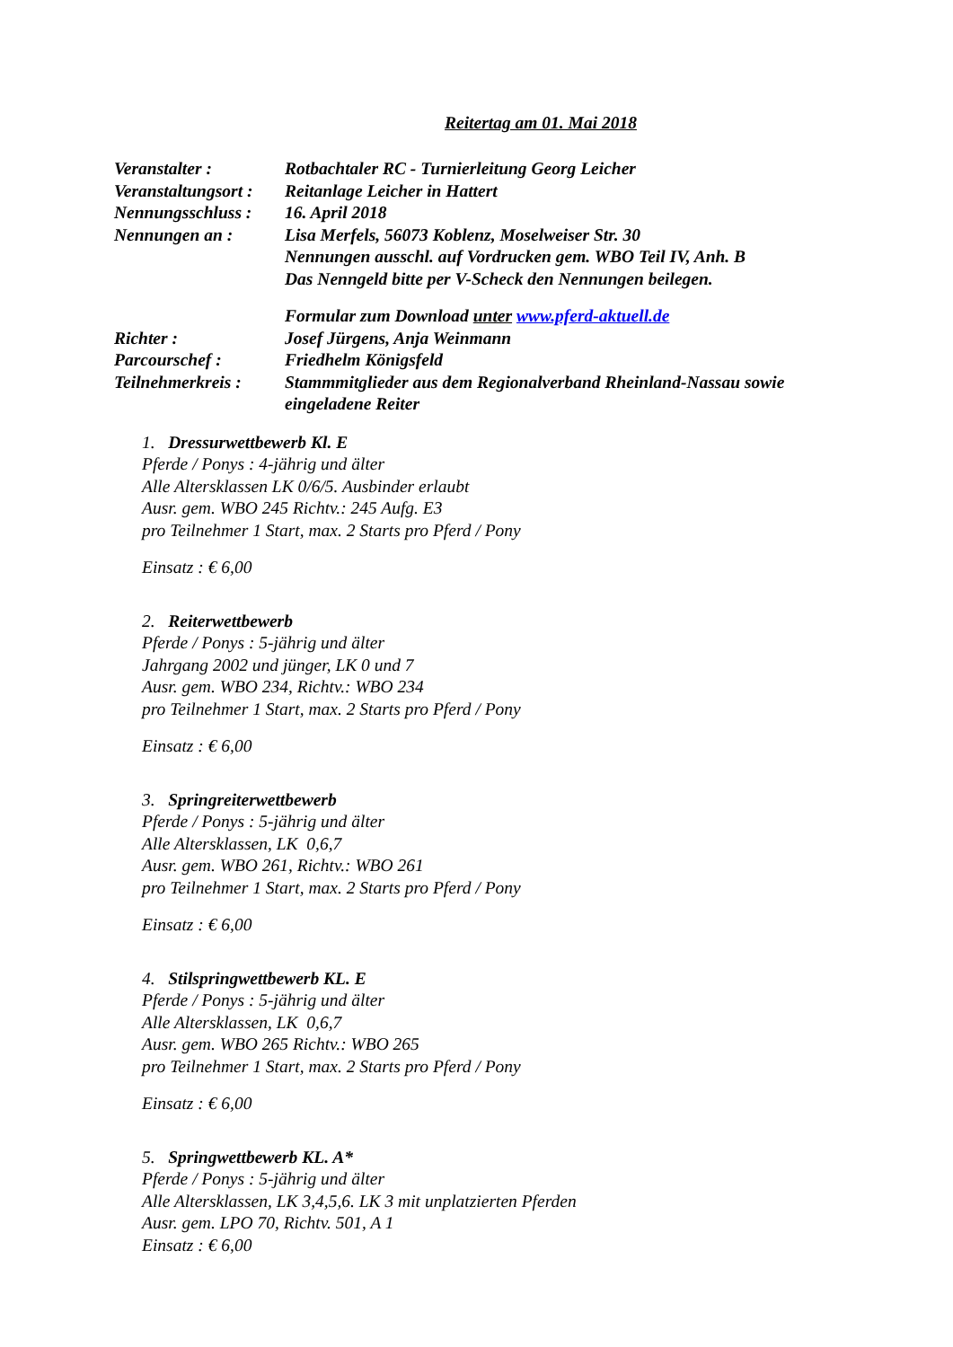Reitertag am 01. Mai 2018
| Veranstalter : | Rotbachtaler RC - Turnierleitung Georg Leicher |
| Veranstaltungsort : | Reitanlage Leicher in Hattert |
| Nennungsschluss : | 16. April 2018 |
| Nennungen an : | Lisa Merfels, 56073 Koblenz, Moselweiser Str. 30 Nennungen ausschl. auf Vordrucken gem. WBO Teil IV, Anh. B Das Nenngeld bitte per V-Scheck den Nennungen beilegen. |
| | Formular zum Download unter www.pferd-aktuell.de |
| Richter : | Josef Jürgens, Anja Weinmann |
| Parcourschef : | Friedhelm Königsfeld |
| Teilnehmerkreis : | Stammmitglieder aus dem Regionalverband Rheinland-Nassau sowie eingeladene Reiter |
1. Dressurwettbewerb Kl. E
Pferde / Ponys : 4-jährig und älter
Alle Altersklassen LK 0/6/5. Ausbinder erlaubt
Ausr. gem. WBO 245 Richtv.: 245 Aufg. E3
pro Teilnehmer 1 Start, max. 2 Starts pro Pferd / Pony
Einsatz : € 6,00
2. Reiterwettbewerb
Pferde / Ponys : 5-jährig und älter
Jahrgang 2002 und jünger, LK 0 und 7
Ausr. gem. WBO 234, Richtv.: WBO 234
pro Teilnehmer 1 Start, max. 2 Starts pro Pferd / Pony
Einsatz : € 6,00
3. Springreiterwettbewerb
Pferde / Ponys : 5-jährig und älter
Alle Altersklassen, LK 0,6,7
Ausr. gem. WBO 261, Richtv.: WBO 261
pro Teilnehmer 1 Start, max. 2 Starts pro Pferd / Pony
Einsatz : € 6,00
4. Stilspringwettbewerb KL. E
Pferde / Ponys : 5-jährig und älter
Alle Altersklassen, LK 0,6,7
Ausr. gem. WBO 265 Richtv.: WBO 265
pro Teilnehmer 1 Start, max. 2 Starts pro Pferd / Pony
Einsatz : € 6,00
5. Springwettbewerb KL. A*
Pferde / Ponys : 5-jährig und älter
Alle Altersklassen, LK 3,4,5,6. LK 3 mit unplatzierten Pferden
Ausr. gem. LPO 70, Richtv. 501, A 1
Einsatz : € 6,00